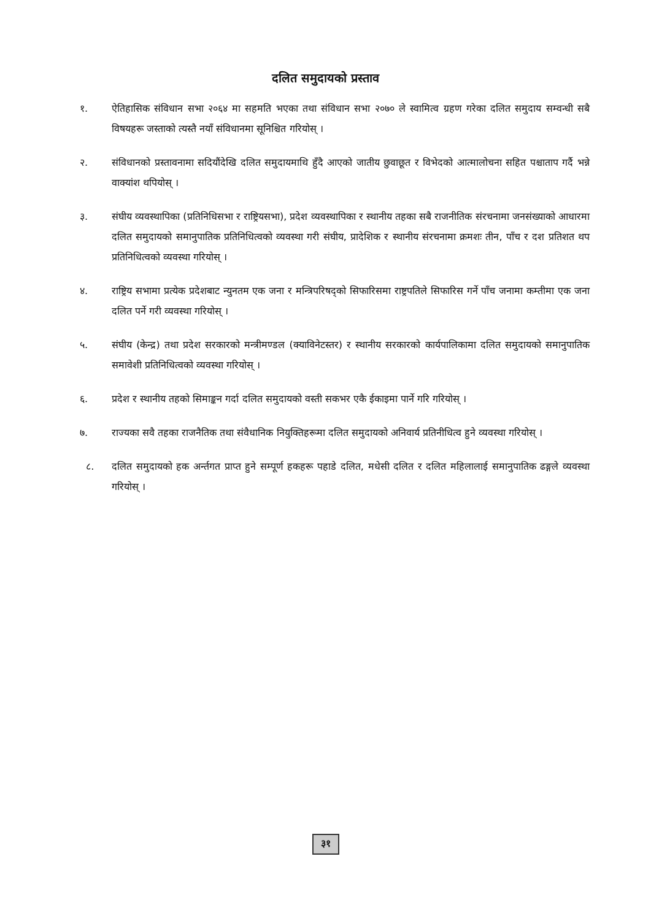दलित समुदायको प्रस्ताव
१. ऐतिहासिक संविधान सभा २०६४ मा सहमति भएका तथा संविधान सभा २०७० ले स्वामित्व ग्रहण गरेका दलित समुदाय सम्वन्धी सबै विषयहरू जस्ताको त्यस्तै नयाँ संविधानमा सूनिश्चित गरियोस् ।
२. संविधानको प्रस्तावनामा सदियौंदेखि दलित समुदायमाथि हुँदै आएको जातीय छुवाछूत र विभेदको आत्मालोचना सहित पश्चाताप गर्दै भन्ने वाक्यांश थपियोस् ।
३. संघीय व्यवस्थापिका (प्रतिनिधिसभा र राष्ट्रियसभा), प्रदेश व्यवस्थापिका र स्थानीय तहका सबै राजनीतिक संरचनामा जनसंख्याको आधारमा दलित समुदायको समानुपातिक प्रतिनिधित्वको व्यवस्था गरी संघीय, प्रादेशिक र स्थानीय संरचनामा क्रमशः तीन, पाँच र दश प्रतिशत थप प्रतिनिधित्वको व्यवस्था गरियोस् ।
४. राष्ट्रिय सभामा प्रत्येक प्रदेशबाट न्युनतम एक जना र मन्त्रिपरिषद्को सिफारिसमा राष्ट्रपतिले सिफारिस गर्ने पाँच जनामा कम्तीमा एक जना दलित पर्ने गरी व्यवस्था गरियोस् ।
५. संघीय (केन्द्र) तथा प्रदेश सरकारको मन्त्रीमण्डल (क्याविनेटस्तर) र स्थानीय सरकारको कार्यपालिकामा दलित समुदायको समानुपातिक समावेशी प्रतिनिधित्वको व्यवस्था गरियोस् ।
६. प्रदेश र स्थानीय तहको सिमाङ्कन गर्दा दलित समुदायको वस्ती सकभर एकै ईकाइमा पार्ने गरि गरियोस् ।
७. राज्यका सवै तहका राजनैतिक तथा संवैधानिक नियुक्तिहरूमा दलित समुदायको अनिवार्य प्रतिनीधित्व हुने व्यवस्था गरियोस् ।
८. दलित समुदायको हक अर्न्तगत प्राप्त हुने सम्पूर्ण हकहरू पहाडे दलित, मधेसी दलित र दलित महिलालाई समानुपातिक ढङ्गले व्यवस्था गरियोस् ।
३१